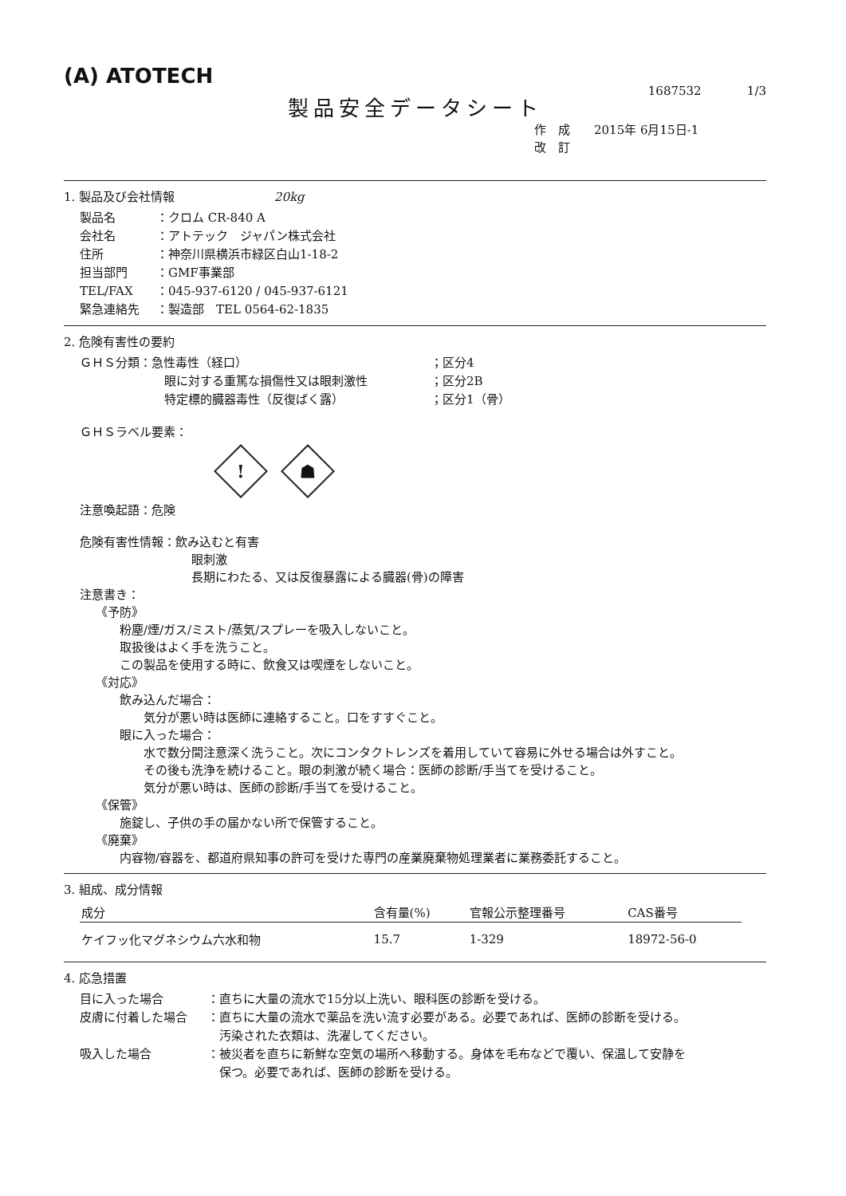(A) ATOTECH
1687532 1/3
製品安全データシート
作　成　　2015年 6月15日-1
改　訂
1. 製品及び会社情報 20kg
製品名 ：クロム CR-840 A
会社名 ：アトテック　ジャパン株式会社
住所 ：神奈川県横浜市緑区白山1-18-2
担当部門 ：GMF事業部
TEL/FAX ：045-937-6120 / 045-937-6121
緊急連絡先 ：製造部　TEL 0564-62-1835
2. 危険有害性の要約
ＧＨＳ分類：急性毒性（経口） ；区分4
眼に対する重篤な損傷性又は眼刺激性 ；区分2B
特定標的臓器毒性（反復ばく露） ；区分1（骨）
ＧＨＳラベル要素：
!
☗
注意喚起語：危険
危険有害性情報：飲み込むと有害
眼刺激
長期にわたる、又は反復暴露による臓器(骨)の障害
注意書き：
《予防》
粉塵/煙/ガス/ミスト/蒸気/スプレーを吸入しないこと。
取扱後はよく手を洗うこと。
この製品を使用する時に、飲食又は喫煙をしないこと。
《対応》
飲み込んだ場合：
気分が悪い時は医師に連絡すること。口をすすぐこと。
眼に入った場合：
水で数分間注意深く洗うこと。次にコンタクトレンズを着用していて容易に外せる場合は外すこと。
その後も洗浄を続けること。眼の刺激が続く場合：医師の診断/手当てを受けること。
気分が悪い時は、医師の診断/手当てを受けること。
《保管》
施錠し、子供の手の届かない所で保管すること。
《廃棄》
内容物/容器を、都道府県知事の許可を受けた専門の産業廃棄物処理業者に業務委託すること。
3. 組成、成分情報
| 成分 | 含有量(%) | 官報公示整理番号 | CAS番号 |
| --- | --- | --- | --- |
| ケイフッ化マグネシウム六水和物 | 15.7 | 1-329 | 18972-56-0 |
4. 応急措置
目に入った場合 ：直ちに大量の流水で15分以上洗い、眼科医の診断を受ける。
皮膚に付着した場合 ：直ちに大量の流水で薬品を洗い流す必要がある。必要であれば、医師の診断を受ける。
　汚染された衣類は、洗濯してください。
吸入した場合 ：被災者を直ちに新鮮な空気の場所へ移動する。身体を毛布などで覆い、保温して安静を
　保つ。必要であれば、医師の診断を受ける。